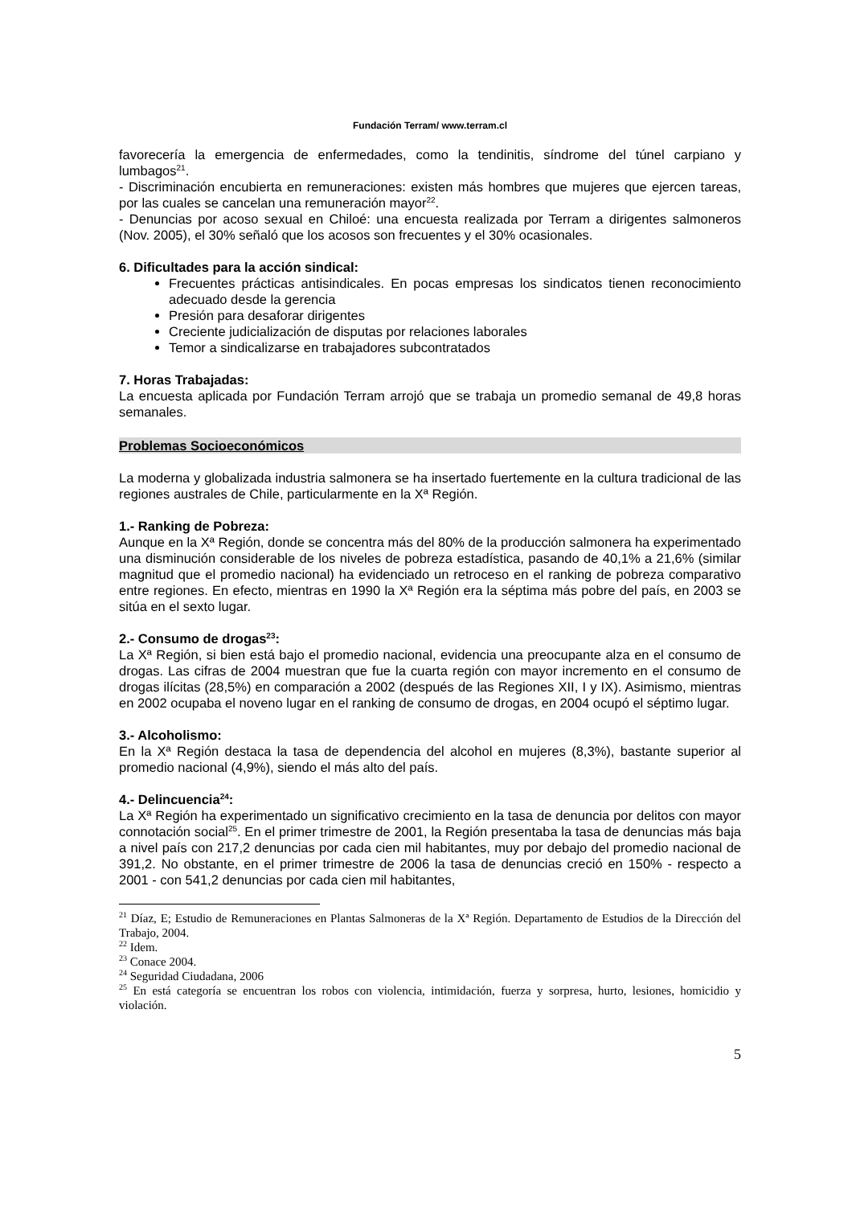Fundación Terram/ www.terram.cl
favorecería la emergencia de enfermedades, como la tendinitis, síndrome del túnel carpiano y lumbagos<sup>21</sup>.
- Discriminación encubierta en remuneraciones: existen más hombres que mujeres que ejercen tareas, por las cuales se cancelan una remuneración mayor<sup>22</sup>.
- Denuncias por acoso sexual en Chiloé: una encuesta realizada por Terram a dirigentes salmoneros (Nov. 2005), el 30% señaló que los acosos son frecuentes y el 30% ocasionales.
6. Dificultades para la acción sindical:
Frecuentes prácticas antisindicales. En pocas empresas los sindicatos tienen reconocimiento adecuado desde la gerencia
Presión para desaforar dirigentes
Creciente judicialización de disputas por relaciones laborales
Temor a sindicalizarse en trabajadores subcontratados
7. Horas Trabajadas:
La encuesta aplicada por Fundación Terram arrojó que se trabaja un promedio semanal de 49,8 horas semanales.
Problemas Socioeconómicos
La moderna y globalizada industria salmonera se ha insertado fuertemente en la cultura tradicional de las regiones australes de Chile, particularmente en la Xª Región.
1.- Ranking de Pobreza:
Aunque en la Xª Región, donde se concentra más del 80% de la producción salmonera ha experimentado una disminución considerable de los niveles de pobreza estadística, pasando de 40,1% a 21,6% (similar magnitud que el promedio nacional) ha evidenciado un retroceso en el ranking de pobreza comparativo entre regiones. En efecto, mientras en 1990 la Xª Región era la séptima más pobre del país, en 2003 se sitúa en el sexto lugar.
2.- Consumo de drogas<sup>23</sup>:
La Xª Región, si bien está bajo el promedio nacional, evidencia una preocupante alza en el consumo de drogas. Las cifras de 2004 muestran que fue la cuarta región con mayor incremento en el consumo de drogas ilícitas (28,5%) en comparación a 2002 (después de las Regiones XII, I y IX). Asimismo, mientras en 2002 ocupaba el noveno lugar en el ranking de consumo de drogas, en 2004 ocupó el séptimo lugar.
3.- Alcoholismo:
En la Xª Región destaca la tasa de dependencia del alcohol en mujeres (8,3%), bastante superior al promedio nacional (4,9%), siendo el más alto del país.
4.- Delincuencia<sup>24</sup>:
La Xª Región ha experimentado un significativo crecimiento en la tasa de denuncia por delitos con mayor connotación social<sup>25</sup>. En el primer trimestre de 2001, la Región presentaba la tasa de denuncias más baja a nivel país con 217,2 denuncias por cada cien mil habitantes, muy por debajo del promedio nacional de 391,2. No obstante, en el primer trimestre de 2006 la tasa de denuncias creció en 150% - respecto a 2001 - con 541,2 denuncias por cada cien mil habitantes,
<sup>21</sup> Díaz, E; Estudio de Remuneraciones en Plantas Salmoneras de la Xª Región. Departamento de Estudios de la Dirección del Trabajo, 2004.
<sup>22</sup> Idem.
<sup>23</sup> Conace 2004.
<sup>24</sup> Seguridad Ciudadana, 2006
<sup>25</sup> En está categoría se encuentran los robos con violencia, intimidación, fuerza y sorpresa, hurto, lesiones, homicidio y violación.
5